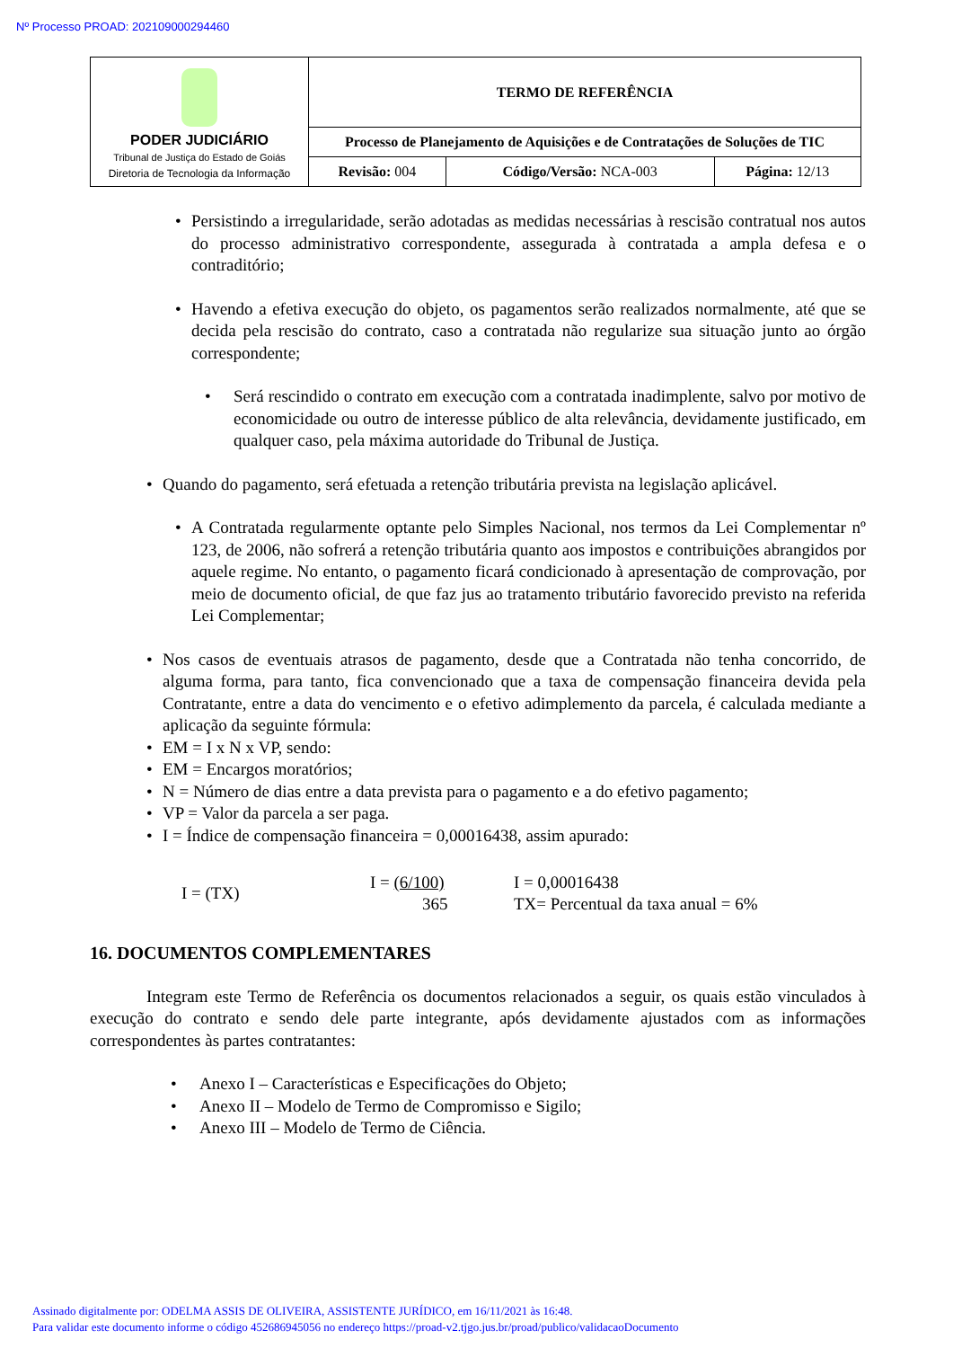Nº Processo PROAD: 202109000294460
| PODER JUDICIÁRIO Tribunal de Justiça do Estado de Goiás Diretoria de Tecnologia da Informação | TERMO DE REFERÊNCIA | | |
| | Processo de Planejamento de Aquisições e de Contratações de Soluções de TIC | | |
| | Revisão: 004 | Código/Versão: NCA-003 | Página: 12/13 |
• Persistindo a irregularidade, serão adotadas as medidas necessárias à rescisão contratual nos autos do processo administrativo correspondente, assegurada à contratada a ampla defesa e o contraditório;
• Havendo a efetiva execução do objeto, os pagamentos serão realizados normalmente, até que se decida pela rescisão do contrato, caso a contratada não regularize sua situação junto ao órgão correspondente;
• Será rescindido o contrato em execução com a contratada inadimplente, salvo por motivo de economicidade ou outro de interesse público de alta relevância, devidamente justificado, em qualquer caso, pela máxima autoridade do Tribunal de Justiça.
• Quando do pagamento, será efetuada a retenção tributária prevista na legislação aplicável.
• A Contratada regularmente optante pelo Simples Nacional, nos termos da Lei Complementar nº 123, de 2006, não sofrerá a retenção tributária quanto aos impostos e contribuições abrangidos por aquele regime. No entanto, o pagamento ficará condicionado à apresentação de comprovação, por meio de documento oficial, de que faz jus ao tratamento tributário favorecido previsto na referida Lei Complementar;
• Nos casos de eventuais atrasos de pagamento, desde que a Contratada não tenha concorrido, de alguma forma, para tanto, fica convencionado que a taxa de compensação financeira devida pela Contratante, entre a data do vencimento e o efetivo adimplemento da parcela, é calculada mediante a aplicação da seguinte fórmula:
• EM = I x N x VP, sendo:
• EM = Encargos moratórios;
• N = Número de dias entre a data prevista para o pagamento e a do efetivo pagamento;
• VP = Valor da parcela a ser paga.
• I = Índice de compensação financeira = 0,00016438, assim apurado:
I = (TX)
I = (6/100)
365
I = 0,00016438
TX= Percentual da taxa anual = 6%
16. DOCUMENTOS COMPLEMENTARES
Integram este Termo de Referência os documentos relacionados a seguir, os quais estão vinculados à execução do contrato e sendo dele parte integrante, após devidamente ajustados com as informações correspondentes às partes contratantes:
• Anexo I – Características e Especificações do Objeto;
• Anexo II – Modelo de Termo de Compromisso e Sigilo;
• Anexo III – Modelo de Termo de Ciência.
Assinado digitalmente por: ODELMA ASSIS DE OLIVEIRA, ASSISTENTE JURÍDICO, em 16/11/2021 às 16:48.
Para validar este documento informe o código 452686945056 no endereço https://proad-v2.tjgo.jus.br/proad/publico/validacaoDocumento